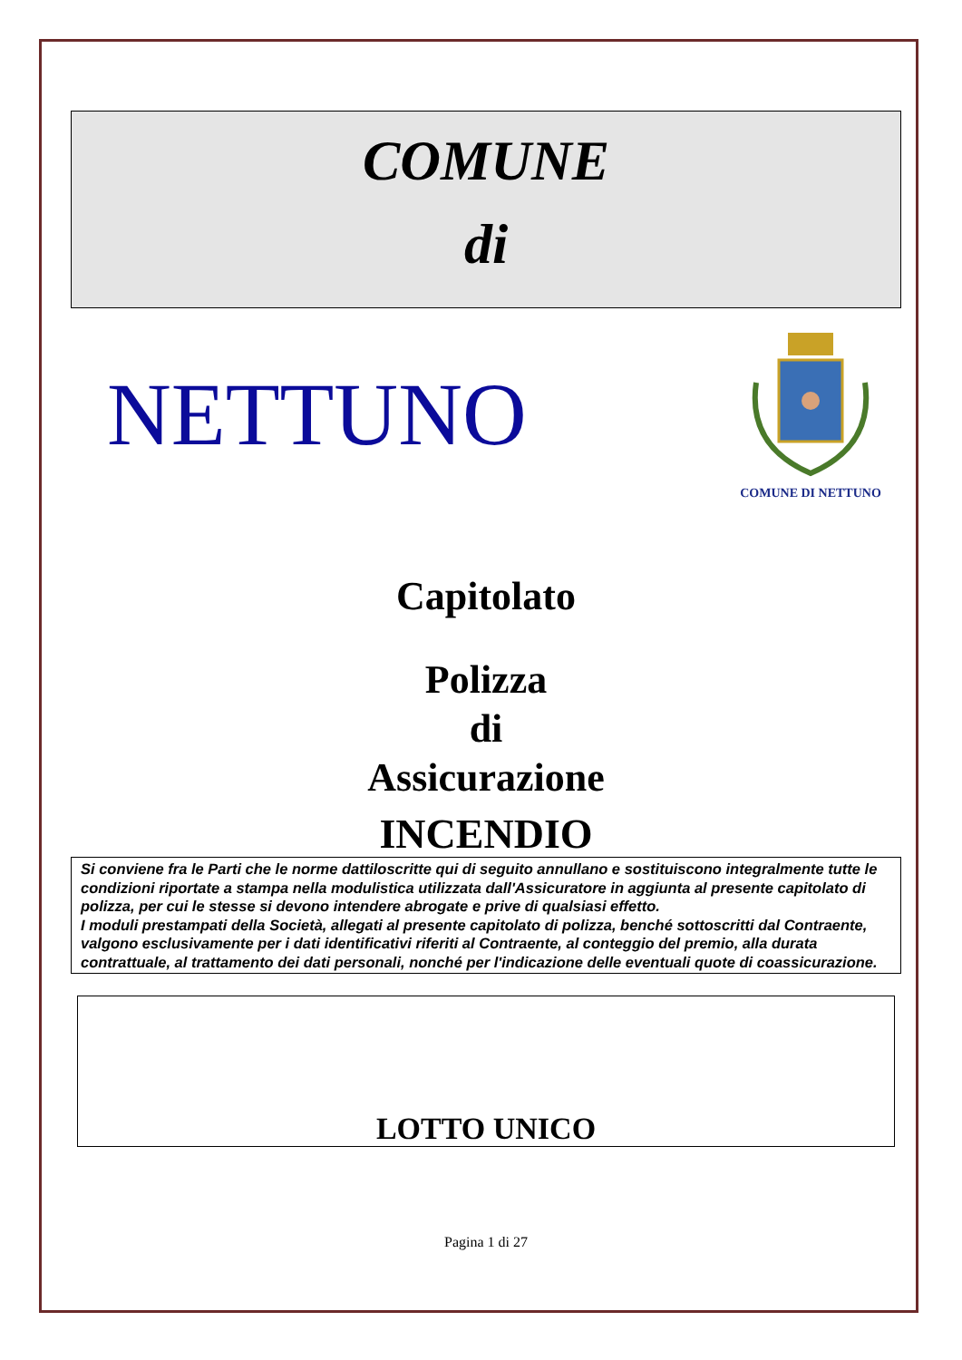COMUNE
di
NETTUNO
COMUNE DI NETTUNO
Capitolato
Polizza
di
Assicurazione
INCENDIO
Si conviene fra le Parti che le norme dattiloscritte qui di seguito annullano e sostituiscono integralmente tutte le condizioni riportate a stampa nella modulistica utilizzata dall'Assicuratore in aggiunta al presente capitolato di polizza, per cui le stesse si devono intendere abrogate e prive di qualsiasi effetto.
I moduli prestampati della Società, allegati al presente capitolato di polizza, benché sottoscritti dal Contraente, valgono esclusivamente per i dati identificativi riferiti al Contraente, al conteggio del premio, alla durata contrattuale, al trattamento dei dati personali, nonché per l'indicazione delle eventuali quote di coassicurazione.
LOTTO UNICO
Pagina 1 di 27